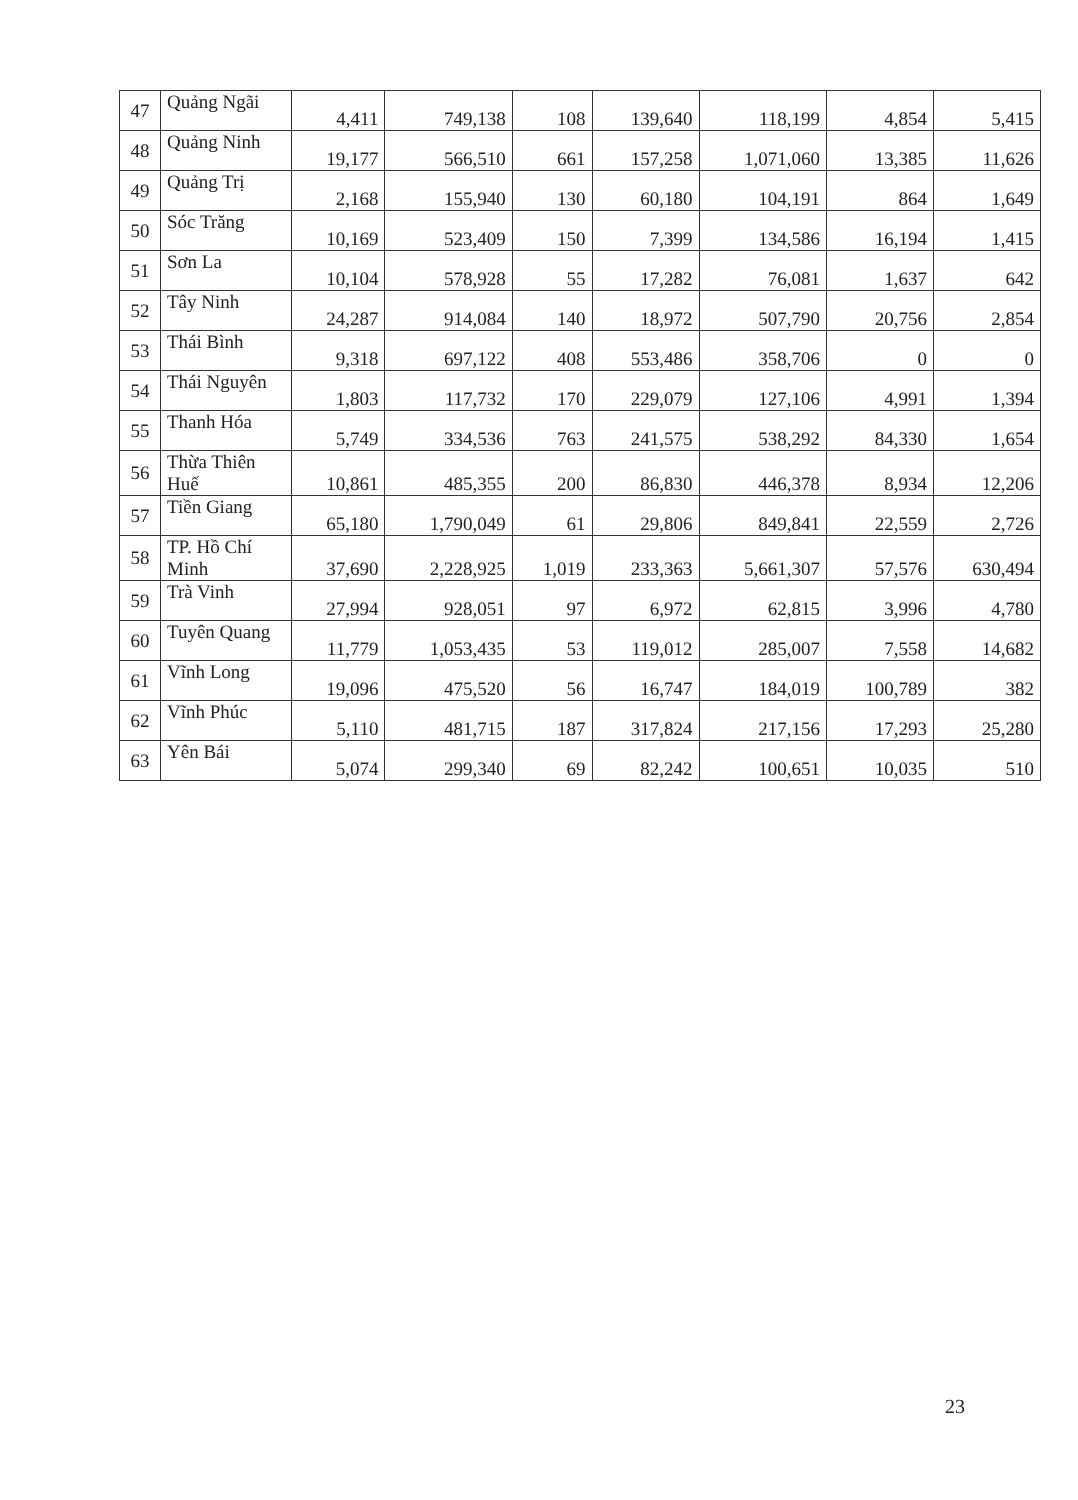| 47 | Quảng Ngãi | 4,411 | 749,138 | 108 | 139,640 | 118,199 | 4,854 | 5,415 |
| 48 | Quảng Ninh | 19,177 | 566,510 | 661 | 157,258 | 1,071,060 | 13,385 | 11,626 |
| 49 | Quảng Trị | 2,168 | 155,940 | 130 | 60,180 | 104,191 | 864 | 1,649 |
| 50 | Sóc Trăng | 10,169 | 523,409 | 150 | 7,399 | 134,586 | 16,194 | 1,415 |
| 51 | Sơn La | 10,104 | 578,928 | 55 | 17,282 | 76,081 | 1,637 | 642 |
| 52 | Tây Ninh | 24,287 | 914,084 | 140 | 18,972 | 507,790 | 20,756 | 2,854 |
| 53 | Thái Bình | 9,318 | 697,122 | 408 | 553,486 | 358,706 | 0 | 0 |
| 54 | Thái Nguyên | 1,803 | 117,732 | 170 | 229,079 | 127,106 | 4,991 | 1,394 |
| 55 | Thanh Hóa | 5,749 | 334,536 | 763 | 241,575 | 538,292 | 84,330 | 1,654 |
| 56 | Thừa Thiên Huế | 10,861 | 485,355 | 200 | 86,830 | 446,378 | 8,934 | 12,206 |
| 57 | Tiền Giang | 65,180 | 1,790,049 | 61 | 29,806 | 849,841 | 22,559 | 2,726 |
| 58 | TP. Hồ Chí Minh | 37,690 | 2,228,925 | 1,019 | 233,363 | 5,661,307 | 57,576 | 630,494 |
| 59 | Trà Vinh | 27,994 | 928,051 | 97 | 6,972 | 62,815 | 3,996 | 4,780 |
| 60 | Tuyên Quang | 11,779 | 1,053,435 | 53 | 119,012 | 285,007 | 7,558 | 14,682 |
| 61 | Vĩnh Long | 19,096 | 475,520 | 56 | 16,747 | 184,019 | 100,789 | 382 |
| 62 | Vĩnh Phúc | 5,110 | 481,715 | 187 | 317,824 | 217,156 | 17,293 | 25,280 |
| 63 | Yên Bái | 5,074 | 299,340 | 69 | 82,242 | 100,651 | 10,035 | 510 |
23